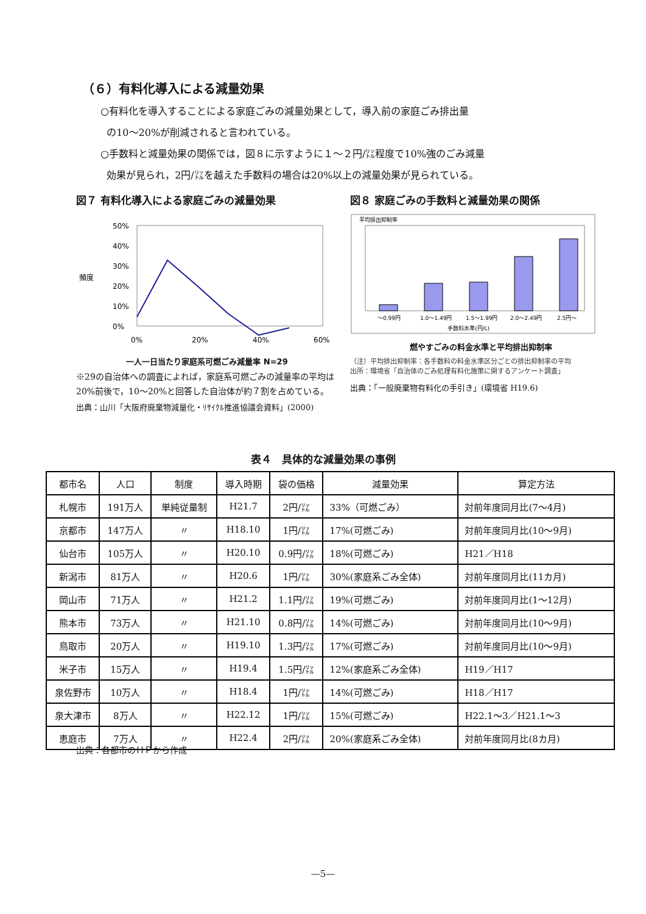（６）有料化導入による減量効果
○有料化を導入することによる家庭ごみの減量効果として，導入前の家庭ごみ排出量
の10～20%が削減されると言われている。
○手数料と減量効果の関係では，図８に示すように１～２円/㍑程度で10%強のごみ減量
効果が見られ，2円/㍑を越えた手数料の場合は20%以上の減量効果が見られている。
図７ 有料化導入による家庭ごみの減量効果
頻度
50%
40%
30%
20%
10%
0%
0%
20%
40%
60%
一人一日当たり家庭系可燃ごみ減量率 N=29
※29の自治体への調査によれば，家庭系可燃ごみの減量率の平均は20%前後で，10～20%と回答した自治体が約７割を占めている。
出典：山川「大阪府廃棄物減量化・ﾘｻｲｸﾙ推進協議会資料」(2000)
図８ 家庭ごみの手数料と減量効果の関係
平均排出抑制率
～0.99円
1.0～1.49円
1.5～1.99円
2.0～2.49円
2.5円～
手数料水準(円/L)
燃やすごみの料金水準と平均排出抑制率
（注）平均排出抑制率：各手数料の料金水準区分ごとの排出抑制率の平均
出所：環境省「自治体のごみ処理有料化施策に関するアンケート調査」
出典：「一般廃棄物有料化の手引き」(環境省 H19.6)
表４　具体的な減量効果の事例
| 都市名 | 人口 | 制度 | 導入時期 | 袋の価格 | 減量効果 | 算定方法 |
| --- | --- | --- | --- | --- | --- | --- |
| 札幌市 | 191万人 | 単純従量制 | H21.7 | 2円/㍑ | 33%（可燃ごみ） | 対前年度同月比(7～4月) |
| 京都市 | 147万人 | 〃 | H18.10 | 1円/㍑ | 17%(可燃ごみ) | 対前年度同月比(10～9月) |
| 仙台市 | 105万人 | 〃 | H20.10 | 0.9円/㍑ | 18%(可燃ごみ) | H21／H18 |
| 新潟市 | 81万人 | 〃 | H20.6 | 1円/㍑ | 30%(家庭系ごみ全体) | 対前年度同月比(11カ月) |
| 岡山市 | 71万人 | 〃 | H21.2 | 1.1円/㍑ | 19%(可燃ごみ) | 対前年度同月比(1～12月) |
| 熊本市 | 73万人 | 〃 | H21.10 | 0.8円/㍑ | 14%(可燃ごみ) | 対前年度同月比(10～9月) |
| 鳥取市 | 20万人 | 〃 | H19.10 | 1.3円/㍑ | 17%(可燃ごみ) | 対前年度同月比(10～9月) |
| 米子市 | 15万人 | 〃 | H19.4 | 1.5円/㍑ | 12%(家庭系ごみ全体) | H19／H17 |
| 泉佐野市 | 10万人 | 〃 | H18.4 | 1円/㍑ | 14%(可燃ごみ) | H18／H17 |
| 泉大津市 | 8万人 | 〃 | H22.12 | 1円/㍑ | 15%(可燃ごみ) | H22.1～3／H21.1～3 |
| 恵庭市 | 7万人 | 〃 | H22.4 | 2円/㍑ | 20%(家庭系ごみ全体) | 対前年度同月比(8カ月) |
出典：各都市のＨＰから作成
—5—